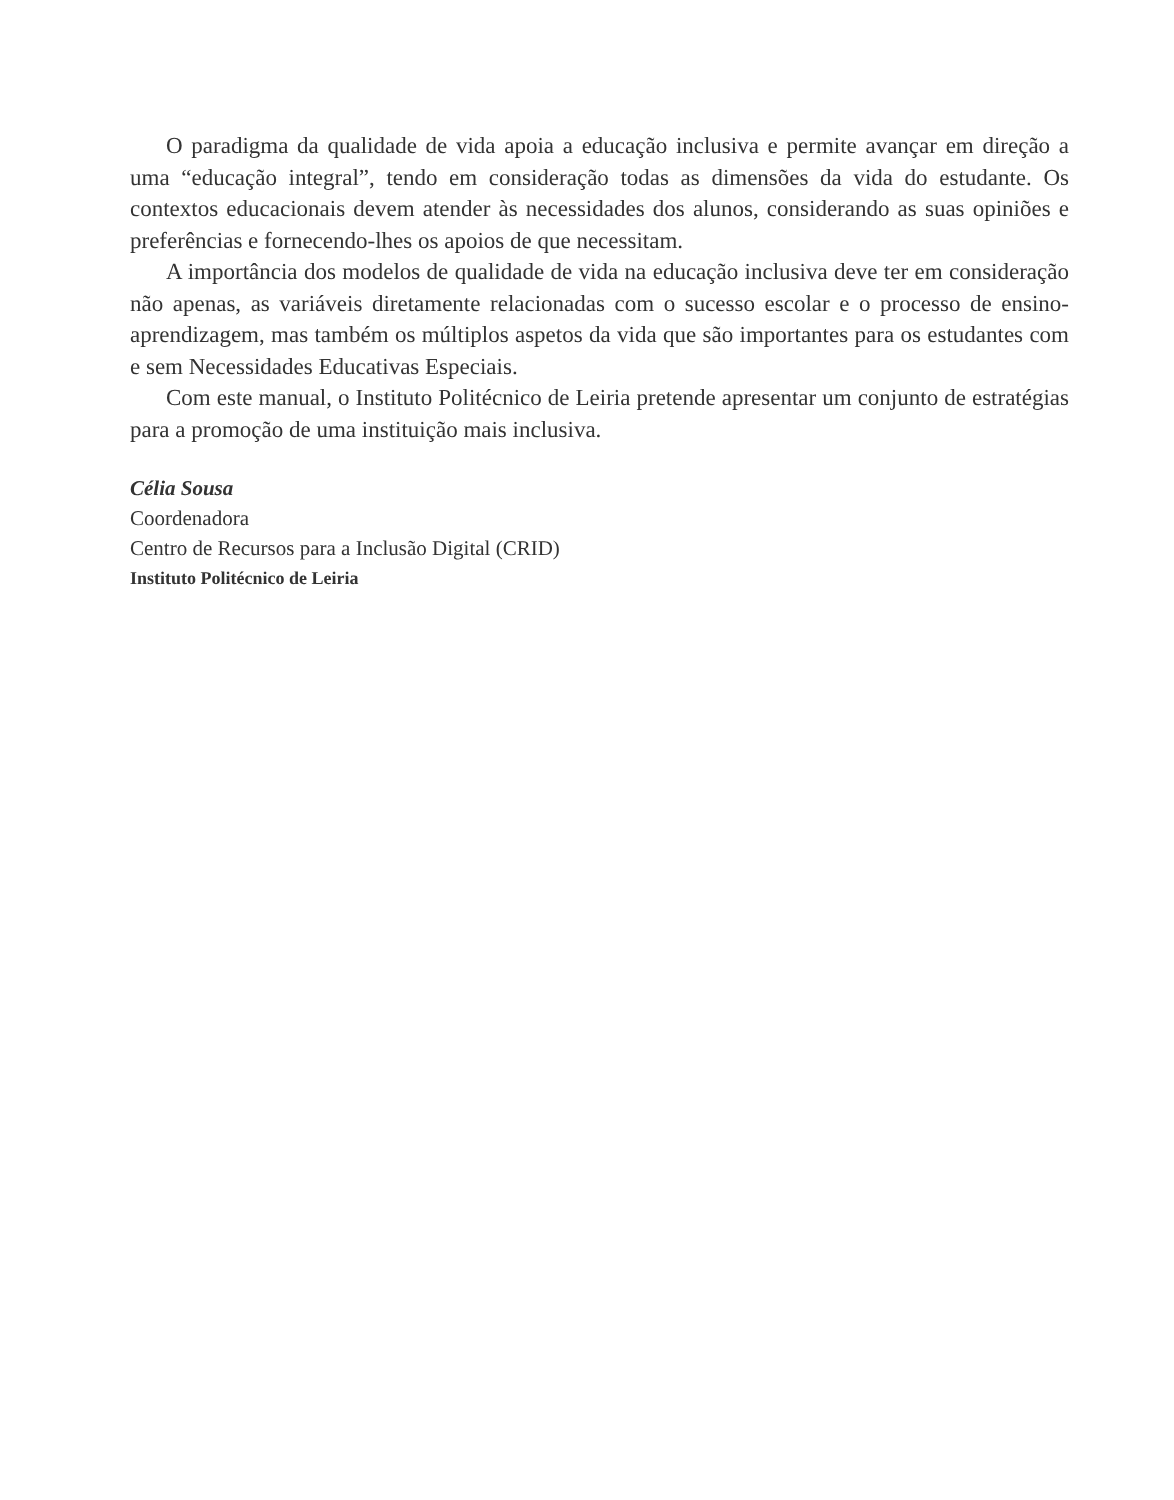O paradigma da qualidade de vida apoia a educação inclusiva e permite avançar em direção a uma “educação integral”, tendo em consideração todas as dimensões da vida do estudante. Os contextos educacionais devem atender às necessidades dos alunos, considerando as suas opiniões e preferências e fornecendo-lhes os apoios de que necessitam.
A importância dos modelos de qualidade de vida na educação inclusiva deve ter em consideração não apenas, as variáveis diretamente relacionadas com o sucesso escolar e o processo de ensino-aprendizagem, mas também os múltiplos aspetos da vida que são importantes para os estudantes com e sem Necessidades Educativas Especiais.
Com este manual, o Instituto Politécnico de Leiria pretende apresentar um conjunto de estratégias para a promoção de uma instituição mais inclusiva.
Célia Sousa
Coordenadora
Centro de Recursos para a Inclusão Digital (CRID)
Instituto Politécnico de Leiria